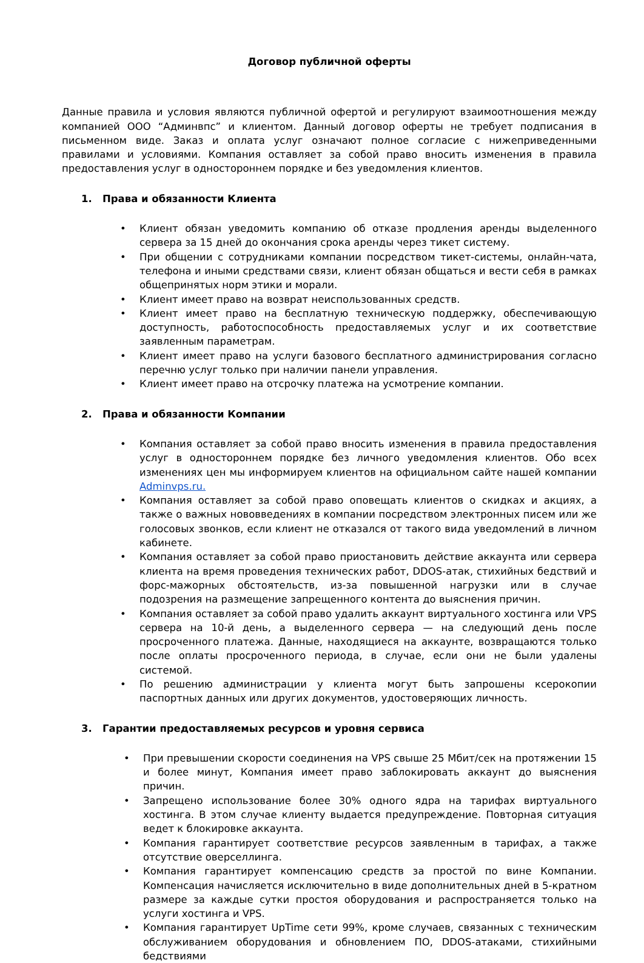Договор публичной оферты
Данные правила и условия являются публичной офертой и регулируют взаимоотношения между компанией ООО “Админвпс” и клиентом. Данный договор оферты не требует подписания в письменном виде. Заказ и оплата услуг означают полное согласие с нижеприведенными правилами и условиями. Компания оставляет за собой право вносить изменения в правила предоставления услуг в одностороннем порядке и без уведомления клиентов.
1. Права и обязанности Клиента
• Клиент обязан уведомить компанию об отказе продления аренды выделенного сервера за 15 дней до окончания срока аренды через тикет систему.
• При общении с сотрудниками компании посредством тикет-системы, онлайн-чата, телефона и иными средствами связи, клиент обязан общаться и вести себя в рамках общепринятых норм этики и морали.
• Клиент имеет право на возврат неиспользованных средств.
• Клиент имеет право на бесплатную техническую поддержку, обеспечивающую доступность, работоспособность предоставляемых услуг и их соответствие заявленным параметрам.
• Клиент имеет право на услуги базового бесплатного администрирования согласно перечню услуг только при наличии панели управления.
• Клиент имеет право на отсрочку платежа на усмотрение компании.
2. Права и обязанности Компании
• Компания оставляет за собой право вносить изменения в правила предоставления услуг в одностороннем порядке без личного уведомления клиентов. Обо всех изменениях цен мы информируем клиентов на официальном сайте нашей компании Adminvps.ru.
• Компания оставляет за собой право оповещать клиентов о скидках и акциях, а также о важных нововведениях в компании посредством электронных писем или же голосовых звонков, если клиент не отказался от такого вида уведомлений в личном кабинете.
• Компания оставляет за собой право приостановить действие аккаунта или сервера клиента на время проведения технических работ, DDOS-атак, стихийных бедствий и форс-мажорных обстоятельств, из-за повышенной нагрузки или в случае подозрения на размещение запрещенного контента до выяснения причин.
• Компания оставляет за собой право удалить аккаунт виртуального хостинга или VPS сервера на 10-й день, а выделенного сервера — на следующий день после просроченного платежа. Данные, находящиеся на аккаунте, возвращаются только после оплаты просроченного периода, в случае, если они не были удалены системой.
• По решению администрации у клиента могут быть запрошены ксерокопии паспортных данных или других документов, удостоверяющих личность.
3. Гарантии предоставляемых ресурсов и уровня сервиса
• При превышении скорости соединения на VPS свыше 25 Мбит/сек на протяжении 15 и более минут, Компания имеет право заблокировать аккаунт до выяснения причин.
• Запрещено использование более 30% одного ядра на тарифах виртуального хостинга. В этом случае клиенту выдается предупреждение. Повторная ситуация ведет к блокировке аккаунта.
• Компания гарантирует соответствие ресурсов заявленным в тарифах, а также отсутствие оверселлинга.
• Компания гарантирует компенсацию средств за простой по вине Компании. Компенсация начисляется исключительно в виде дополнительных дней в 5-кратном размере за каждые сутки простоя оборудования и распространяется только на услуги хостинга и VPS.
• Компания гарантирует UpTime сети 99%, кроме случаев, связанных с техническим обслуживанием оборудования и обновлением ПО, DDOS-атаками, стихийными бедствиями